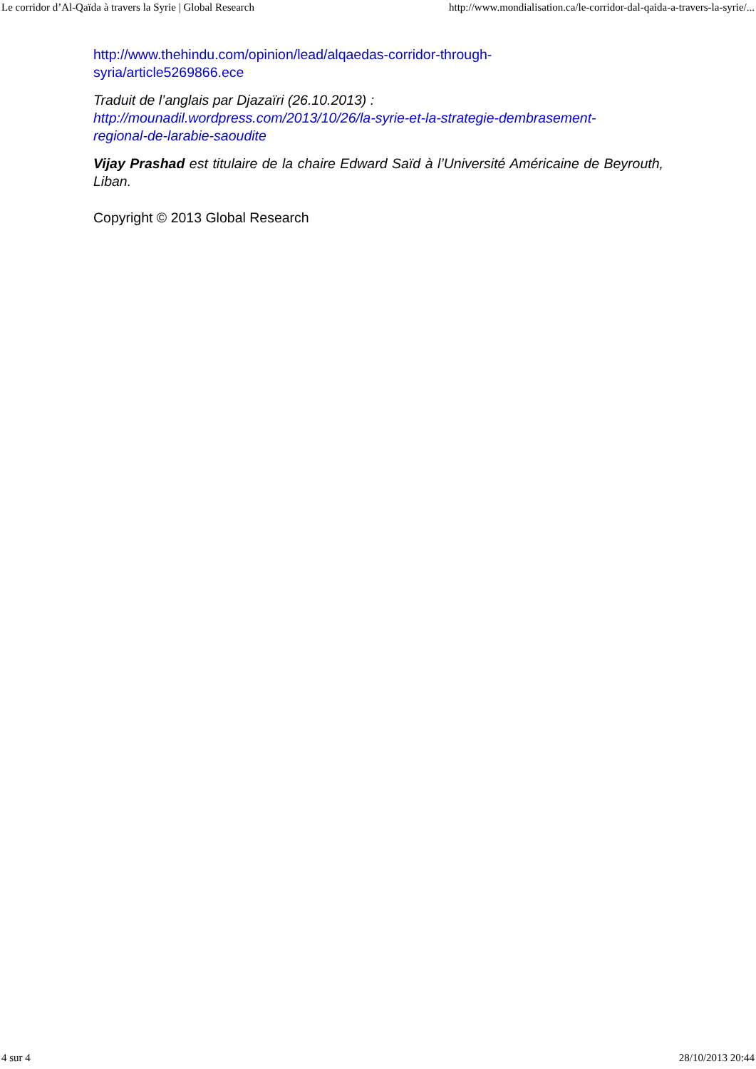Le corridor d’Al-Qaïda à travers la Syrie | Global Research http://www.mondialisation.ca/le-corridor-dal-qaida-a-travers-la-syrie/...
http://www.thehindu.com/opinion/lead/alqaedas-corridor-through-
syria/article5269866.ece
Traduit de l’anglais par Djazaïri (26.10.2013) :
http://mounadil.wordpress.com/2013/10/26/la-syrie-et-la-strategie-dembrasement-
regional-de-larabie-saoudite
Vijay Prashad est titulaire de la chaire Edward Saïd à l’Université Américaine de Beyrouth, Liban.
Copyright © 2013 Global Research
4 sur 4 28/10/2013 20:44